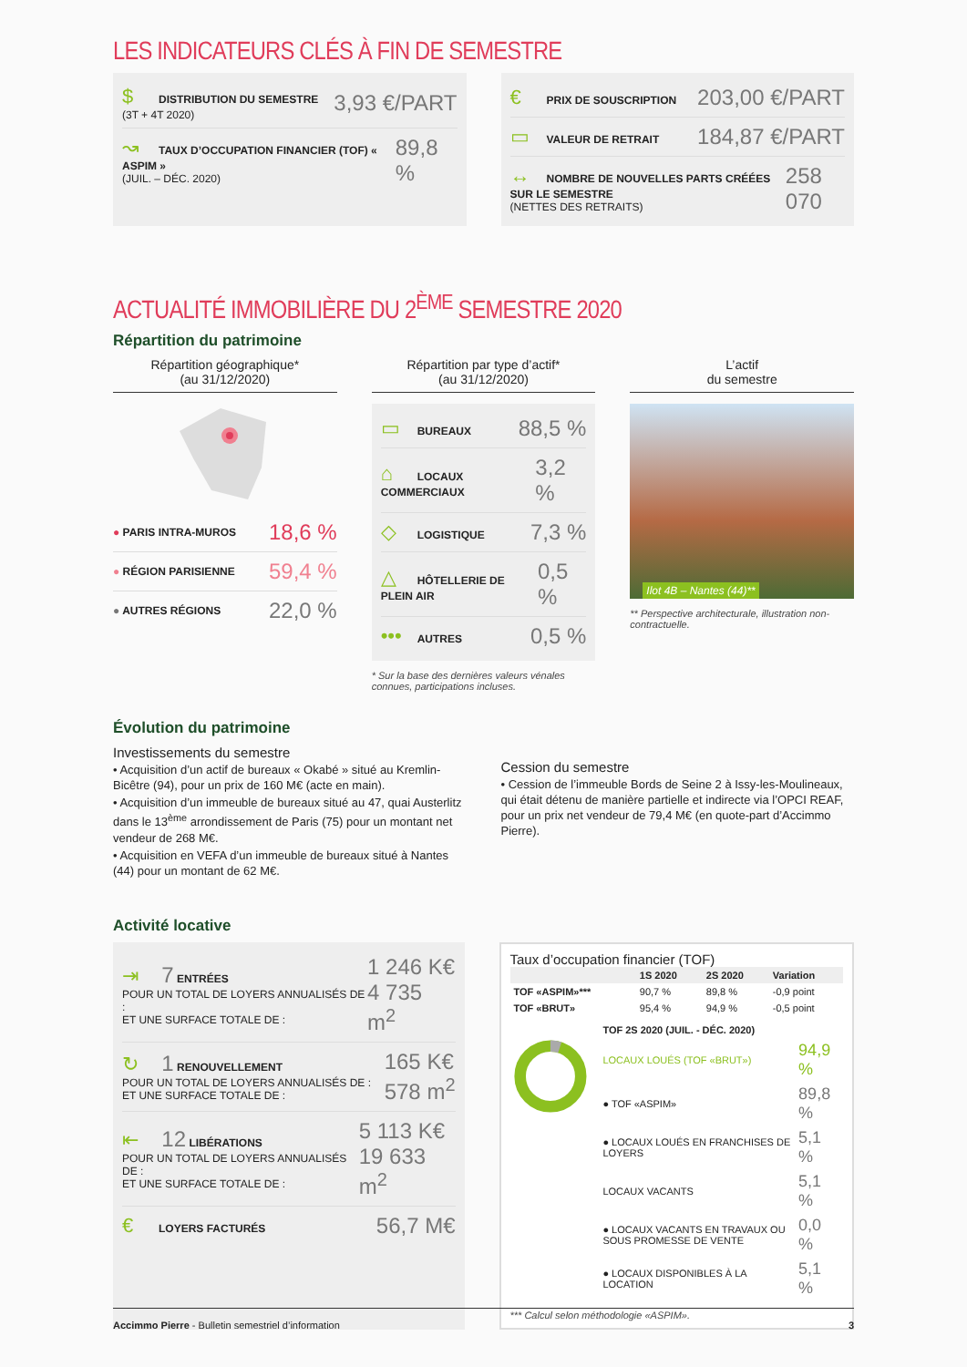LES INDICATEURS CLÉS À FIN DE SEMESTRE
$ DISTRIBUTION DU SEMESTRE
(3T + 4T 2020)
3,93 €/PART
↝ TAUX D’OCCUPATION FINANCIER (TOF) « ASPIM »
(JUIL. – DÉC. 2020)
89,8 %
€ PRIX DE SOUSCRIPTION
203,00 €/PART
▭ VALEUR DE RETRAIT
184,87 €/PART
↔ NOMBRE DE NOUVELLES PARTS CRÉÉES SUR LE SEMESTRE
(NETTES DES RETRAITS)
258 070
ACTUALITÉ IMMOBILIÈRE DU 2<sup>ÈME</sup> SEMESTRE 2020
Répartition du patrimoine
Répartition géographique*
(au 31/12/2020)
● PARIS INTRA-MUROS 18,6 %
● RÉGION PARISIENNE 59,4 %
● AUTRES RÉGIONS 22,0 %
Répartition par type d’actif*
(au 31/12/2020)
▭ BUREAUX
88,5 %
⌂ LOCAUX COMMERCIAUX
3,2 %
◇ LOGISTIQUE
7,3 %
△ HÔTELLERIE DE PLEIN AIR
0,5 %
••• AUTRES
0,5 %
* Sur la base des dernières valeurs vénales connues, participations incluses.
L’actif
du semestre
Ilot 4B – Nantes (44)**
** Perspective architecturale, illustration non-contractuelle.
Évolution du patrimoine
Investissements du semestre
• Acquisition d’un actif de bureaux « Okabé » situé au Kremlin-Bicêtre (94), pour un prix de 160 M€ (acte en main).
• Acquisition d’un immeuble de bureaux situé au 47, quai Austerlitz dans le 13<sup>ème</sup> arrondissement de Paris (75) pour un montant net vendeur de 268 M€.
• Acquisition en VEFA d’un immeuble de bureaux situé à Nantes (44) pour un montant de 62 M€.
Cession du semestre
• Cession de l’immeuble Bords de Seine 2 à Issy-les-Moulineaux, qui était détenu de manière partielle et indirecte via l’OPCI REAF, pour un prix net vendeur de 79,4 M€ (en quote-part d’Accimmo Pierre).
Activité locative
⇥ 7 ENTRÉES
POUR UN TOTAL DE LOYERS ANNUALISÉS DE :
ET UNE SURFACE TOTALE DE :
1 246 K€
4 735 m<sup>2</sup>
↻ 1 RENOUVELLEMENT
POUR UN TOTAL DE LOYERS ANNUALISÉS DE :
ET UNE SURFACE TOTALE DE :
165 K€
578 m<sup>2</sup>
⇤ 12 LIBÉRATIONS
POUR UN TOTAL DE LOYERS ANNUALISÉS DE :
ET UNE SURFACE TOTALE DE :
5 113 K€
19 633 m<sup>2</sup>
€ LOYERS FACTURÉS
56,7 M€
Taux d’occupation financier (TOF)
| | 1S 2020 | 2S 2020 | Variation |
| --- | --- | --- | --- |
| TOF «ASPIM»*** | 90,7 % | 89,8 % | -0,9 point |
| TOF «BRUT» | 95,4 % | 94,9 % | -0,5 point |
| TOF 2S 2020 (JUIL. - DÉC. 2020) | |
| LOCAUX LOUÉS (TOF «BRUT») | 94,9 % |
| ● TOF «ASPIM» | 89,8 % |
| ● LOCAUX LOUÉS EN FRANCHISES DE LOYERS | 5,1 % |
| LOCAUX VACANTS | 5,1 % |
| ● LOCAUX VACANTS EN TRAVAUX OU SOUS PROMESSE DE VENTE | 0,0 % |
| ● LOCAUX DISPONIBLES À LA LOCATION | 5,1 % |
*** Calcul selon méthodologie «ASPIM».
Accimmo Pierre - Bulletin semestriel d’information 3